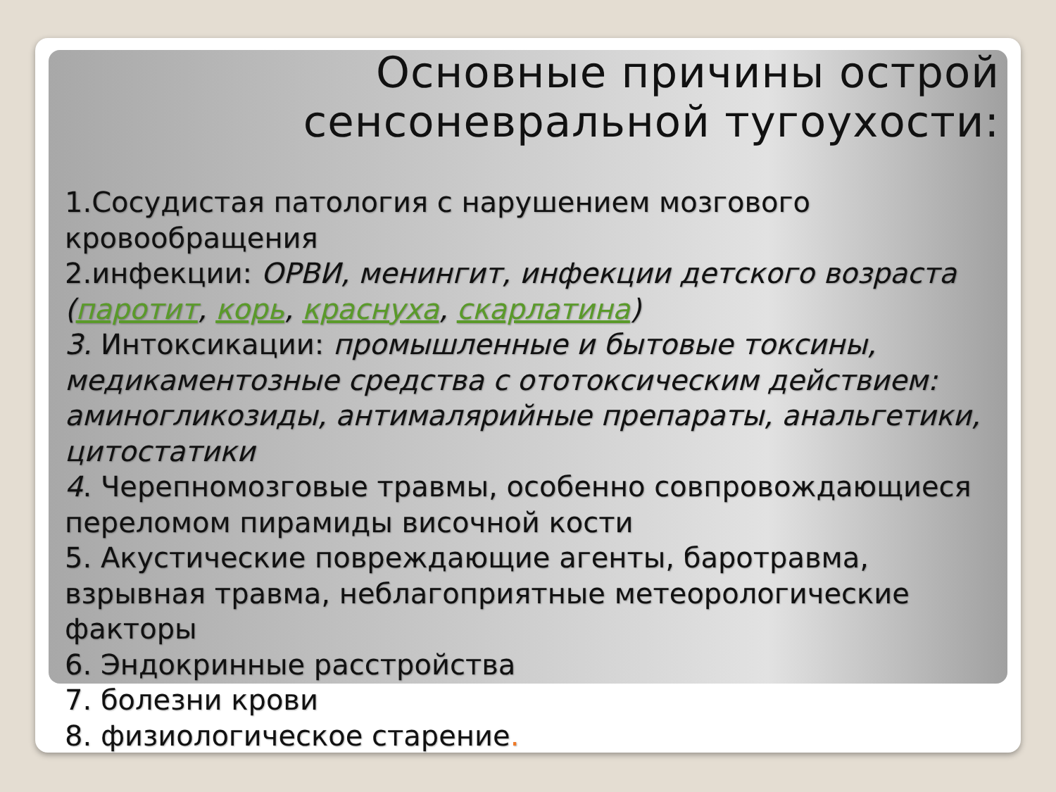Основные причины острой сенсоневральной тугоухости:
1.Сосудистая патология с нарушением мозгового кровообращения
2.инфекции: ОРВИ, менингит, инфекции детского возраста (паротит, корь, краснуха, скарлатина)
3. Интоксикации: промышленные и бытовые токсины, медикаментозные средства с ототоксическим действием: аминогликозиды, антималярийные препараты, анальгетики, цитостатики
4. Черепномозговые травмы, особенно совпровождающиеся переломом пирамиды височной кости
5. Акустические повреждающие агенты, баротравма, взрывная травма, неблагоприятные метеорологические факторы
6. Эндокринные расстройства
7. болезни крови
8. физиологическое старение.